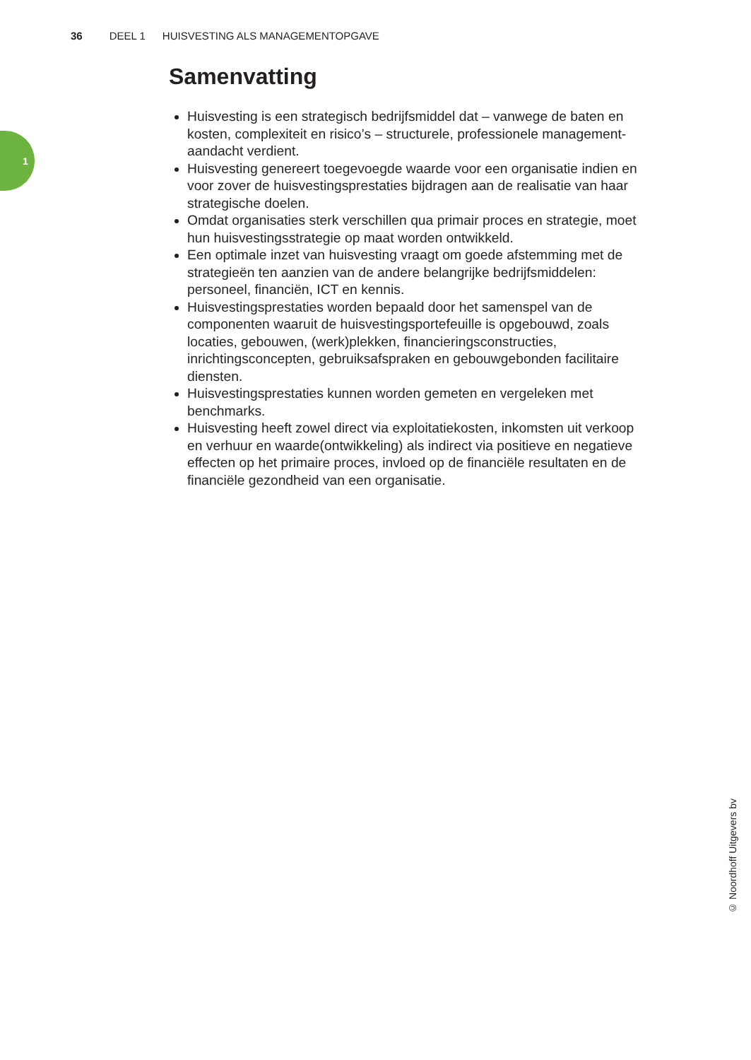36 DEEL 1 HUISVESTING ALS MANAGEMENTOPGAVE
1
Samenvatting
Huisvesting is een strategisch bedrijfsmiddel dat – vanwege de baten en kosten, complexiteit en risico’s – structurele, professionele management­aandacht verdient.
Huisvesting genereert toegevoegde waarde voor een organisatie indien en voor zover de huisvestingsprestaties bijdragen aan de realisatie van haar strategische doelen.
Omdat organisaties sterk verschillen qua primair proces en strategie, moet hun huisvestingsstrategie op maat worden ontwikkeld.
Een optimale inzet van huisvesting vraagt om goede afstemming met de strategieën ten aanzien van de andere belangrijke bedrijfsmiddelen: personeel, financiën, ICT en kennis.
Huisvestingsprestaties worden bepaald door het samenspel van de componenten waaruit de huisvestingsportefeuille is opgebouwd, zoals locaties, gebouwen, (werk)plekken, financieringsconstructies, inrichtingsconcepten, gebruiksafspraken en gebouwgebonden facilitaire diensten.
Huisvestingsprestaties kunnen worden gemeten en vergeleken met benchmarks.
Huisvesting heeft zowel direct via exploitatiekosten, inkomsten uit verkoop en verhuur en waarde(ontwikkeling) als indirect via positieve en negatieve effecten op het primaire proces, invloed op de financiële resultaten en de financiële gezondheid van een organisatie.
© Noordhoff Uitgevers bv